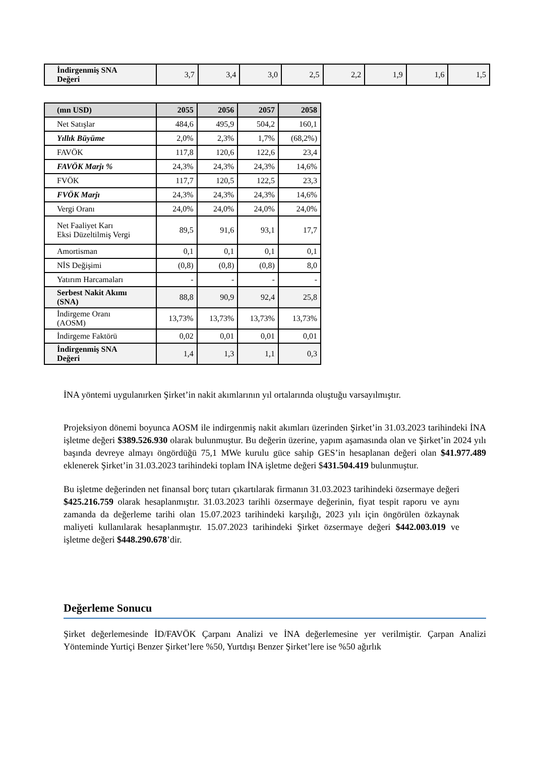| İndirgenmiş SNA Değeri | 3,7 | 3,4 | 3,0 | 2,5 | 2,2 | 1,9 | 1,6 | 1,5 |
| (mn USD) | 2055 | 2056 | 2057 | 2058 |
| --- | --- | --- | --- | --- |
| Net Satışlar | 484,6 | 495,9 | 504,2 | 160,1 |
| Yıllık Büyüme | 2,0% | 2,3% | 1,7% | (68,2%) |
| FAVÖK | 117,8 | 120,6 | 122,6 | 23,4 |
| FAVÖK Marjı % | 24,3% | 24,3% | 24,3% | 14,6% |
| FVÖK | 117,7 | 120,5 | 122,5 | 23,3 |
| FVÖK Marjı | 24,3% | 24,3% | 24,3% | 14,6% |
| Vergi Oranı | 24,0% | 24,0% | 24,0% | 24,0% |
| Net Faaliyet Karı Eksi Düzeltilmiş Vergi | 89,5 | 91,6 | 93,1 | 17,7 |
| Amortisman | 0,1 | 0,1 | 0,1 | 0,1 |
| NİS Değişimi | (0,8) | (0,8) | (0,8) | 8,0 |
| Yatırım Harcamaları | - | - | - | - |
| Serbest Nakit Akımı (SNA) | 88,8 | 90,9 | 92,4 | 25,8 |
| İndirgeme Oranı (AOSM) | 13,73% | 13,73% | 13,73% | 13,73% |
| İndirgeme Faktörü | 0,02 | 0,01 | 0,01 | 0,01 |
| İndirgenmiş SNA Değeri | 1,4 | 1,3 | 1,1 | 0,3 |
İNA yöntemi uygulanırken Şirket’in nakit akımlarının yıl ortalarında oluştuğu varsayılmıştır.
Projeksiyon dönemi boyunca AOSM ile indirgenmiş nakit akımları üzerinden Şirket’in 31.03.2023 tarihindeki İNA işletme değeri $389.526.930 olarak bulunmuştur. Bu değerin üzerine, yapım aşamasında olan ve Şirket’in 2024 yılı başında devreye almayı öngördüğü 75,1 MWe kurulu güce sahip GES’in hesaplanan değeri olan $41.977.489 eklenerek Şirket’in 31.03.2023 tarihindeki toplam İNA işletme değeri $431.504.419 bulunmuştur.
Bu işletme değerinden net finansal borç tutarı çıkartılarak firmanın 31.03.2023 tarihindeki özsermaye değeri $425.216.759 olarak hesaplanmıştır. 31.03.2023 tarihli özsermaye değerinin, fiyat tespit raporu ve aynı zamanda da değerleme tarihi olan 15.07.2023 tarihindeki karşılığı, 2023 yılı için öngörülen özkaynak maliyeti kullanılarak hesaplanmıştır. 15.07.2023 tarihindeki Şirket özsermaye değeri $442.003.019 ve işletme değeri $448.290.678’dir.
Değerleme Sonucu
Şirket değerlemesinde İD/FAVÖK Çarpanı Analizi ve İNA değerlemesine yer verilmiştir. Çarpan Analizi Yönteminde Yurtiçi Benzer Şirket’lere %50, Yurtdışı Benzer Şirket’lere ise %50 ağırlık